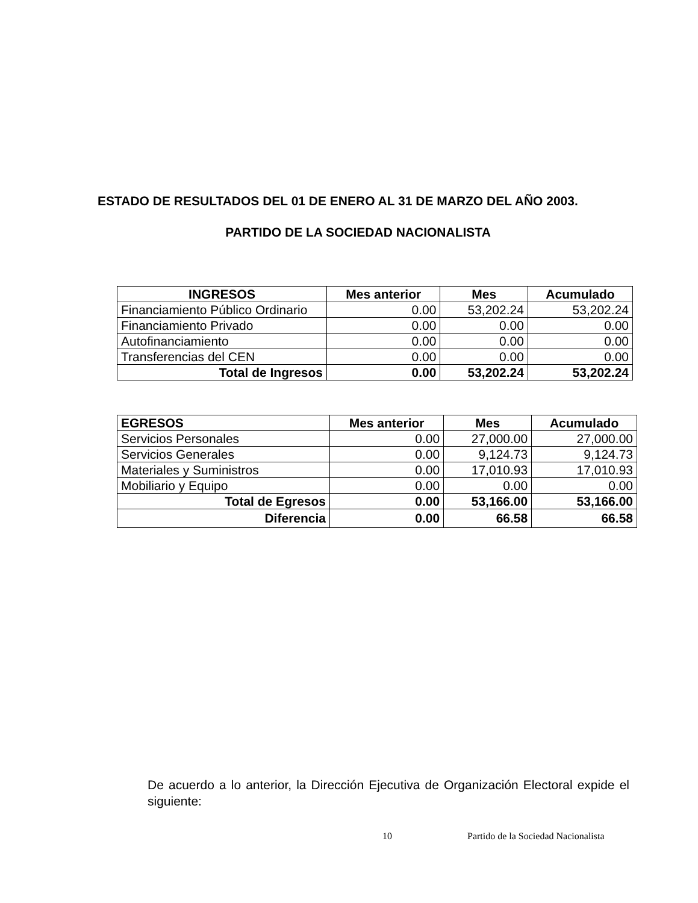ESTADO DE RESULTADOS DEL 01 DE ENERO AL 31 DE MARZO DEL AÑO 2003.
PARTIDO DE LA SOCIEDAD NACIONALISTA
| INGRESOS | Mes anterior | Mes | Acumulado |
| --- | --- | --- | --- |
| Financiamiento Público Ordinario | 0.00 | 53,202.24 | 53,202.24 |
| Financiamiento Privado | 0.00 | 0.00 | 0.00 |
| Autofinanciamiento | 0.00 | 0.00 | 0.00 |
| Transferencias del CEN | 0.00 | 0.00 | 0.00 |
| Total de Ingresos | 0.00 | 53,202.24 | 53,202.24 |
| EGRESOS | Mes anterior | Mes | Acumulado |
| --- | --- | --- | --- |
| Servicios Personales | 0.00 | 27,000.00 | 27,000.00 |
| Servicios Generales | 0.00 | 9,124.73 | 9,124.73 |
| Materiales y Suministros | 0.00 | 17,010.93 | 17,010.93 |
| Mobiliario y Equipo | 0.00 | 0.00 | 0.00 |
| Total de Egresos | 0.00 | 53,166.00 | 53,166.00 |
| Diferencia | 0.00 | 66.58 | 66.58 |
De acuerdo a lo anterior, la Dirección Ejecutiva de Organización Electoral expide el siguiente:
10 Partido de la Sociedad Nacionalista